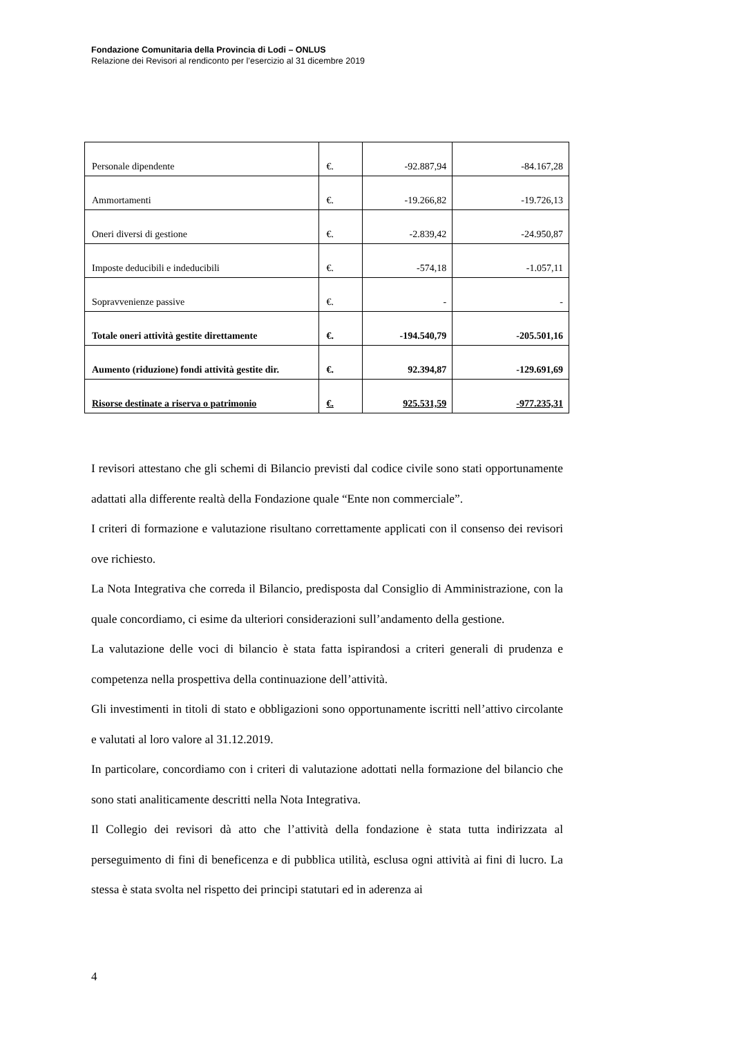Fondazione Comunitaria della Provincia di Lodi – ONLUS
Relazione dei Revisori al rendiconto per l’esercizio al 31 dicembre 2019
| Personale dipendente | €. | -92.887,94 | -84.167,28 |
| Ammortamenti | €. | -19.266,82 | -19.726,13 |
| Oneri diversi di gestione | €. | -2.839,42 | -24.950,87 |
| Imposte deducibili e indeducibili | €. | -574,18 | -1.057,11 |
| Sopravvenienze passive | €. | - | - |
| Totale oneri attività gestite direttamente | €. | -194.540,79 | -205.501,16 |
| Aumento (riduzione) fondi attività gestite dir. | €. | 92.394,87 | -129.691,69 |
| Risorse destinate a riserva o patrimonio | €. | 925.531,59 | -977.235,31 |
I revisori attestano che gli schemi di Bilancio previsti dal codice civile sono stati opportunamente adattati alla differente realtà della Fondazione quale “Ente non commerciale”.
I criteri di formazione e valutazione risultano correttamente applicati con il consenso dei revisori ove richiesto.
La Nota Integrativa che correda il Bilancio, predisposta dal Consiglio di Amministrazione, con la quale concordiamo, ci esime da ulteriori considerazioni sull’andamento della gestione.
La valutazione delle voci di bilancio è stata fatta ispirandosi a criteri generali di prudenza e competenza nella prospettiva della continuazione dell’attività.
Gli investimenti in titoli di stato e obbligazioni sono opportunamente iscritti nell’attivo circolante e valutati al loro valore al 31.12.2019.
In particolare, concordiamo con i criteri di valutazione adottati nella formazione del bilancio che sono stati analiticamente descritti nella Nota Integrativa.
Il Collegio dei revisori dà atto che l’attività della fondazione è stata tutta indirizzata al perseguimento di fini di beneficenza e di pubblica utilità, esclusa ogni attività ai fini di lucro. La stessa è stata svolta nel rispetto dei principi statutari ed in aderenza ai
4